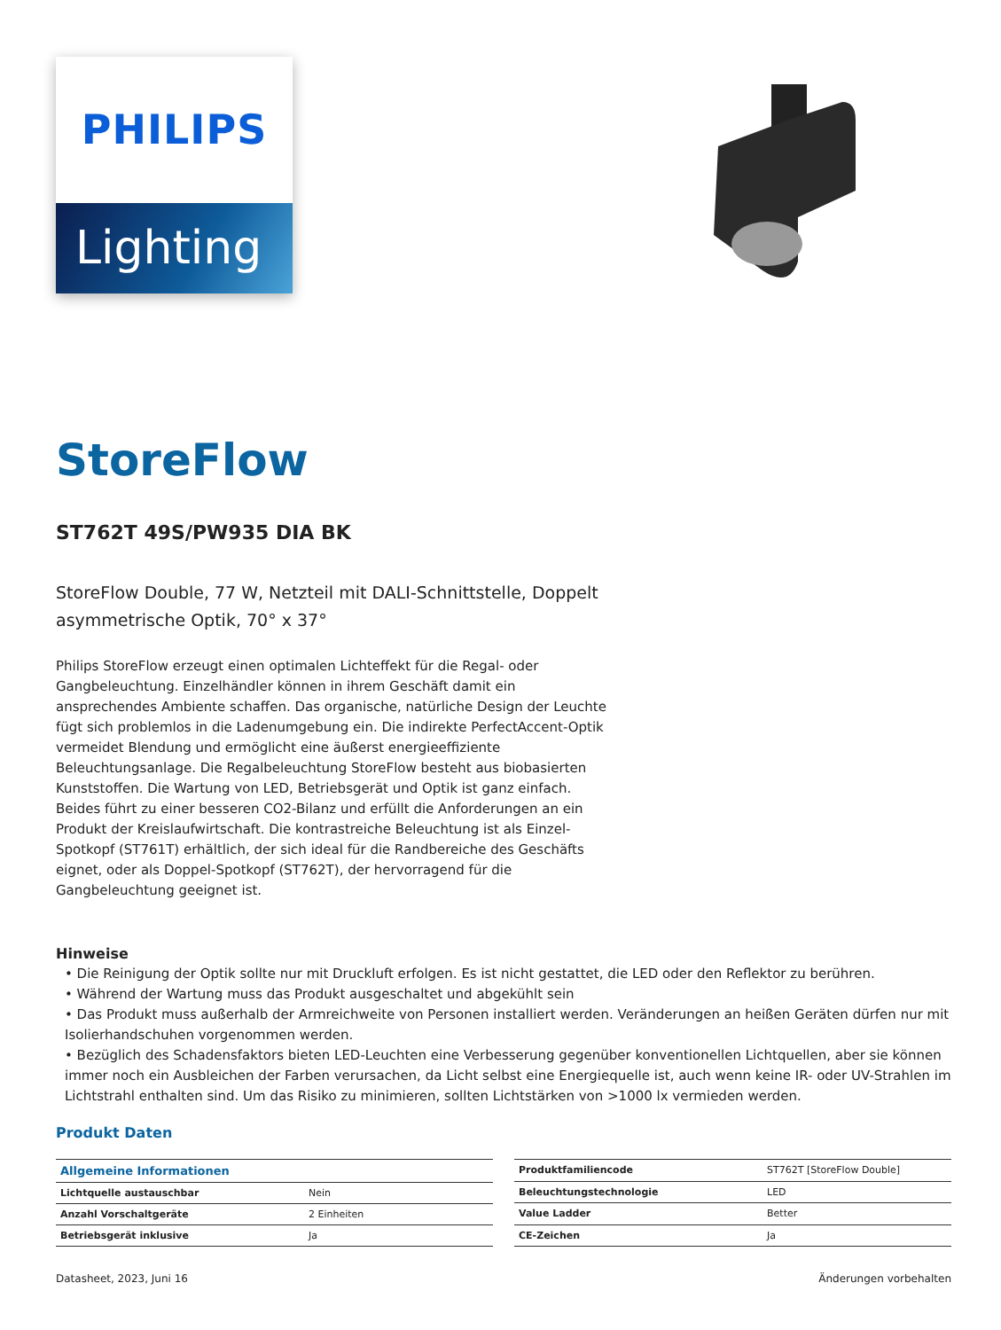PHILIPS
Lighting
StoreFlow
ST762T 49S/PW935 DIA BK
StoreFlow Double, 77 W, Netzteil mit DALI-Schnittstelle, Doppelt asymmetrische Optik, 70° x 37°
Philips StoreFlow erzeugt einen optimalen Lichteffekt für die Regal- oder Gangbeleuchtung. Einzelhändler können in ihrem Geschäft damit ein ansprechendes Ambiente schaffen. Das organische, natürliche Design der Leuchte fügt sich problemlos in die Ladenumgebung ein. Die indirekte PerfectAccent-Optik vermeidet Blendung und ermöglicht eine äußerst energieeffiziente Beleuchtungsanlage. Die Regalbeleuchtung StoreFlow besteht aus biobasierten Kunststoffen. Die Wartung von LED, Betriebsgerät und Optik ist ganz einfach. Beides führt zu einer besseren CO2-Bilanz und erfüllt die Anforderungen an ein Produkt der Kreislaufwirtschaft. Die kontrastreiche Beleuchtung ist als Einzel-Spotkopf (ST761T) erhältlich, der sich ideal für die Randbereiche des Geschäfts eignet, oder als Doppel-Spotkopf (ST762T), der hervorragend für die Gangbeleuchtung geeignet ist.
Hinweise
• Die Reinigung der Optik sollte nur mit Druckluft erfolgen. Es ist nicht gestattet, die LED oder den Reflektor zu berühren.
• Während der Wartung muss das Produkt ausgeschaltet und abgekühlt sein
• Das Produkt muss außerhalb der Armreichweite von Personen installiert werden. Veränderungen an heißen Geräten dürfen nur mit Isolierhandschuhen vorgenommen werden.
• Bezüglich des Schadensfaktors bieten LED-Leuchten eine Verbesserung gegenüber konventionellen Lichtquellen, aber sie können immer noch ein Ausbleichen der Farben verursachen, da Licht selbst eine Energiequelle ist, auch wenn keine IR- oder UV-Strahlen im Lichtstrahl enthalten sind. Um das Risiko zu minimieren, sollten Lichtstärken von >1000 lx vermieden werden.
Produkt Daten
| Allgemeine Informationen | |
| --- | --- |
| Lichtquelle austauschbar | Nein |
| Anzahl Vorschaltgeräte | 2 Einheiten |
| Betriebsgerät inklusive | Ja |
| Produktfamiliencode | ST762T [StoreFlow Double] |
| Beleuchtungstechnologie | LED |
| Value Ladder | Better |
| CE-Zeichen | Ja |
Datasheet, 2023, Juni 16 Änderungen vorbehalten